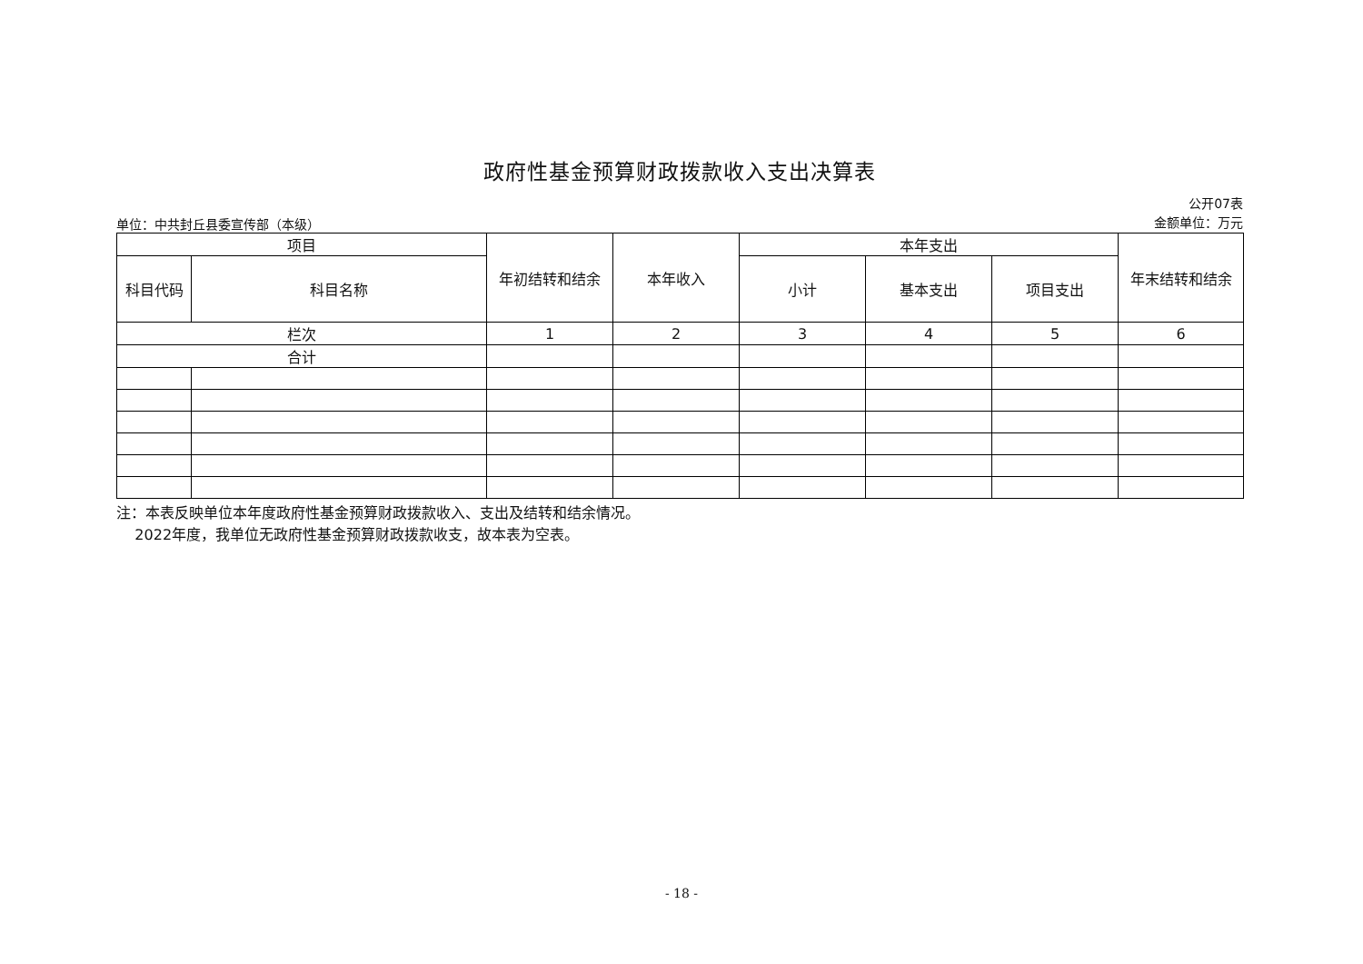政府性基金预算财政拨款收入支出决算表
单位：中共封丘县委宣传部（本级）
公开07表
金额单位：万元
| 项目 | | 年初结转和结余 | 本年收入 | 本年支出 | | | 年末结转和结余 |
| --- | --- | --- | --- | --- | --- | --- | --- |
| 科目代码 | 科目名称 | | | 小计 | 基本支出 | 项目支出 | |
| 栏次 | | 1 | 2 | 3 | 4 | 5 | 6 |
| 合计 | | | | | | | |
注：本表反映单位本年度政府性基金预算财政拨款收入、支出及结转和结余情况。
2022年度，我单位无政府性基金预算财政拨款收支，故本表为空表。
- 18 -